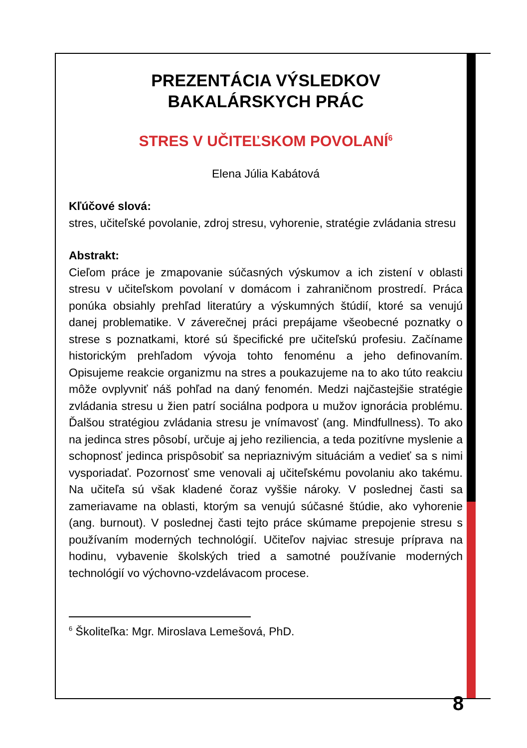PREZENTÁCIA VÝSLEDKOV
BAKALÁRSKYCH PRÁC
STRES V UČITEĽSKOM POVOLANÍ<sup>6</sup>
Elena Júlia Kabátová
Kľúčové slová:
stres, učiteľské povolanie, zdroj stresu, vyhorenie, stratégie zvládania stresu
Abstrakt:
Cieľom práce je zmapovanie súčasných výskumov a ich zistení v oblasti stresu v učiteľskom povolaní v domácom i zahraničnom prostredí. Práca ponúka obsiahly prehľad literatúry a výskumných štúdií, ktoré sa venujú danej problematike. V záverečnej práci prepájame všeobecné poznatky o strese s poznatkami, ktoré sú špecifické pre učiteľskú profesiu. Začíname historickým prehľadom vývoja tohto fenoménu a jeho definovaním. Opisujeme reakcie organizmu na stres a poukazujeme na to ako túto reakciu môže ovplyvniť náš pohľad na daný fenomén. Medzi najčastejšie stratégie zvládania stresu u žien patrí sociálna podpora u mužov ignorácia problému. Ďalšou stratégiou zvládania stresu je vnímavosť (ang. Mindfullness). To ako na jedinca stres pôsobí, určuje aj jeho reziliencia, a teda pozitívne myslenie a schopnosť jedinca prispôsobiť sa nepriaznivým situáciám a vedieť sa s nimi vysporiadať. Pozornosť sme venovali aj učiteľskému povolaniu ako takému. Na učiteľa sú však kladené čoraz vyššie nároky. V poslednej časti sa zameriavame na oblasti, ktorým sa venujú súčasné štúdie, ako vyhorenie (ang. burnout). V poslednej časti tejto práce skúmame prepojenie stresu s používaním moderných technológií. Učiteľov najviac stresuje príprava na hodinu, vybavenie školských tried a samotné používanie moderných technológií vo výchovno-vzdelávacom procese.
<sup>6</sup> Školiteľka: Mgr. Miroslava Lemešová, PhD.
8